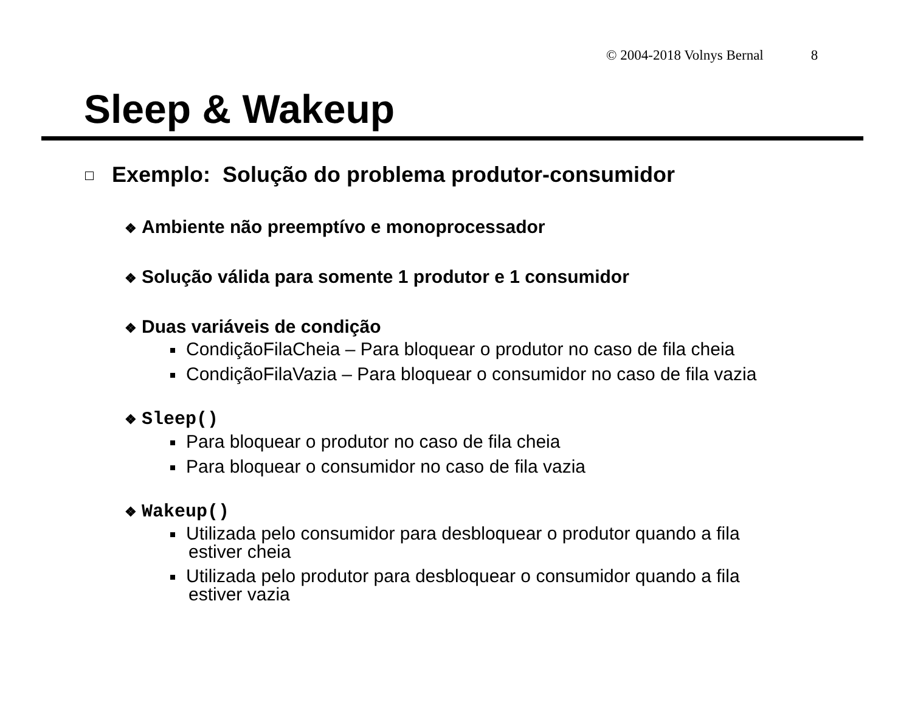© 2004-2018 Volnys Bernal 8
Sleep & Wakeup
Exemplo: Solução do problema produtor-consumidor
❖ Ambiente não preemptívo e monoprocessador
❖ Solução válida para somente 1 produtor e 1 consumidor
❖ Duas variáveis de condição
CondiçãoFilaCheia – Para bloquear o produtor no caso de fila cheia
CondiçãoFilaVazia – Para bloquear o consumidor no caso de fila vazia
❖ Sleep()
Para bloquear o produtor no caso de fila cheia
Para bloquear o consumidor no caso de fila vazia
❖ Wakeup()
Utilizada pelo consumidor para desbloquear o produtor quando a fila
estiver cheia
Utilizada pelo produtor para desbloquear o consumidor quando a fila
estiver vazia